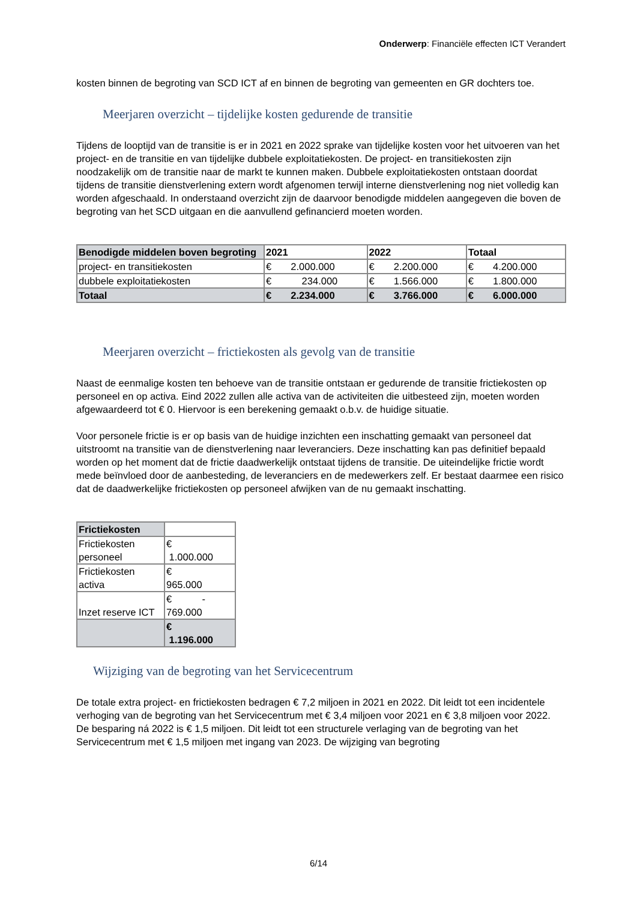Onderwerp: Financiële effecten ICT Verandert
kosten binnen de begroting van SCD ICT af en binnen de begroting van gemeenten en GR dochters toe.
Meerjaren overzicht – tijdelijke kosten gedurende de transitie
Tijdens de looptijd van de transitie is er in 2021 en 2022 sprake van tijdelijke kosten voor het uitvoeren van het project- en de transitie en van tijdelijke dubbele exploitatiekosten. De project- en transitiekosten zijn noodzakelijk om de transitie naar de markt te kunnen maken. Dubbele exploitatiekosten ontstaan doordat tijdens de transitie dienstverlening extern wordt afgenomen terwijl interne dienstverlening nog niet volledig kan worden afgeschaald. In onderstaand overzicht zijn de daarvoor benodigde middelen aangegeven die boven de begroting van het SCD uitgaan en die aanvullend gefinancierd moeten worden.
| Benodigde middelen boven begroting | 2021 | 2022 | Totaal |
| project- en transitiekosten | € 2.000.000 | € 2.200.000 | € 4.200.000 |
| dubbele exploitatiekosten | € 234.000 | € 1.566.000 | € 1.800.000 |
| Totaal | € 2.234.000 | € 3.766.000 | € 6.000.000 |
Meerjaren overzicht – frictiekosten als gevolg van de transitie
Naast de eenmalige kosten ten behoeve van de transitie ontstaan er gedurende de transitie frictiekosten op personeel en op activa. Eind 2022 zullen alle activa van de activiteiten die uitbesteed zijn, moeten worden afgewaardeerd tot € 0. Hiervoor is een berekening gemaakt o.b.v. de huidige situatie.
Voor personele frictie is er op basis van de huidige inzichten een inschatting gemaakt van personeel dat uitstroomt na transitie van de dienstverlening naar leveranciers. Deze inschatting kan pas definitief bepaald worden op het moment dat de frictie daadwerkelijk ontstaat tijdens de transitie. De uiteindelijke frictie wordt mede beïnvloed door de aanbesteding, de leveranciers en de medewerkers zelf. Er bestaat daarmee een risico dat de daadwerkelijke frictiekosten op personeel afwijken van de nu gemaakt inschatting.
| Frictiekosten | |
| Frictiekosten personeel | € 1.000.000 |
| Frictiekosten activa | € 965.000 |
| Inzet reserve ICT | € - 769.000 |
| | € 1.196.000 |
Wijziging van de begroting van het Servicecentrum
De totale extra project- en frictiekosten bedragen € 7,2 miljoen in 2021 en 2022. Dit leidt tot een incidentele verhoging van de begroting van het Servicecentrum met € 3,4 miljoen voor 2021 en € 3,8 miljoen voor 2022. De besparing ná 2022 is € 1,5 miljoen. Dit leidt tot een structurele verlaging van de begroting van het Servicecentrum met € 1,5 miljoen met ingang van 2023. De wijziging van begroting
6/14